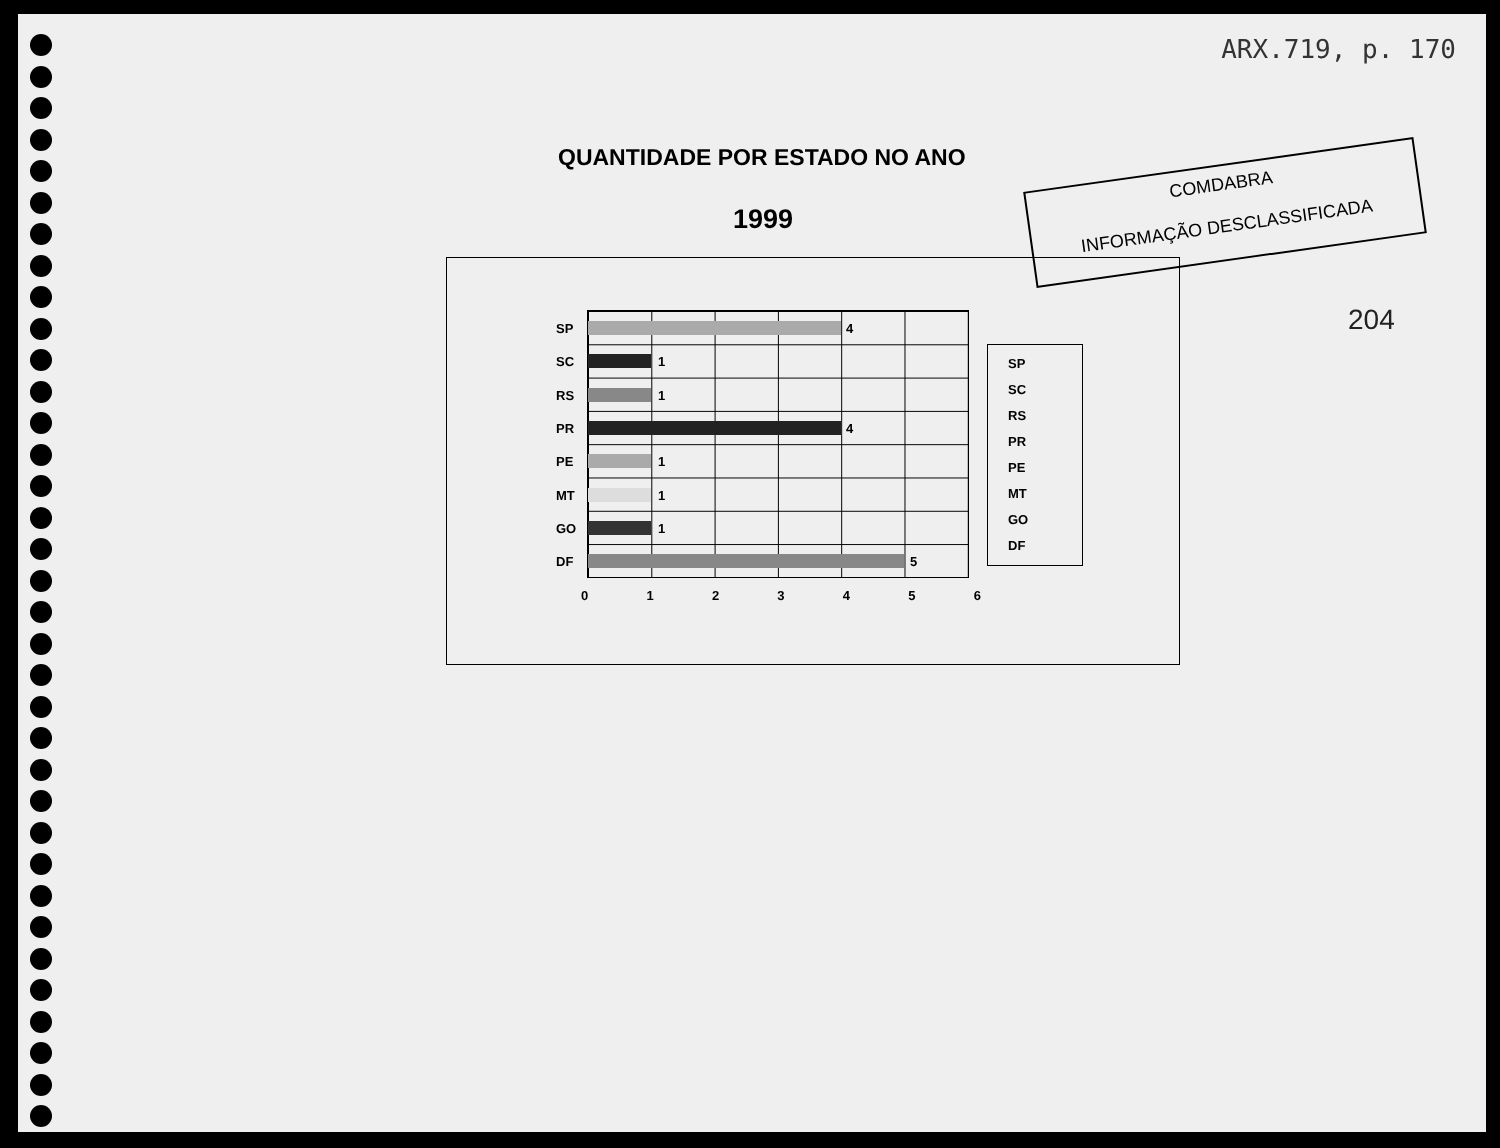ARX.719, p. 170
QUANTIDADE POR ESTADO NO ANO
1999
COMDABRA
INFORMAÇÃO DESCLASSIFICADA
204
SP 4
SC 1
RS 1
PR 4
PE 1
MT 1
GO 1
DF 5
0 1 2 3 4 5 6
SP
SC
RS
PR
PE
MT
GO
DF